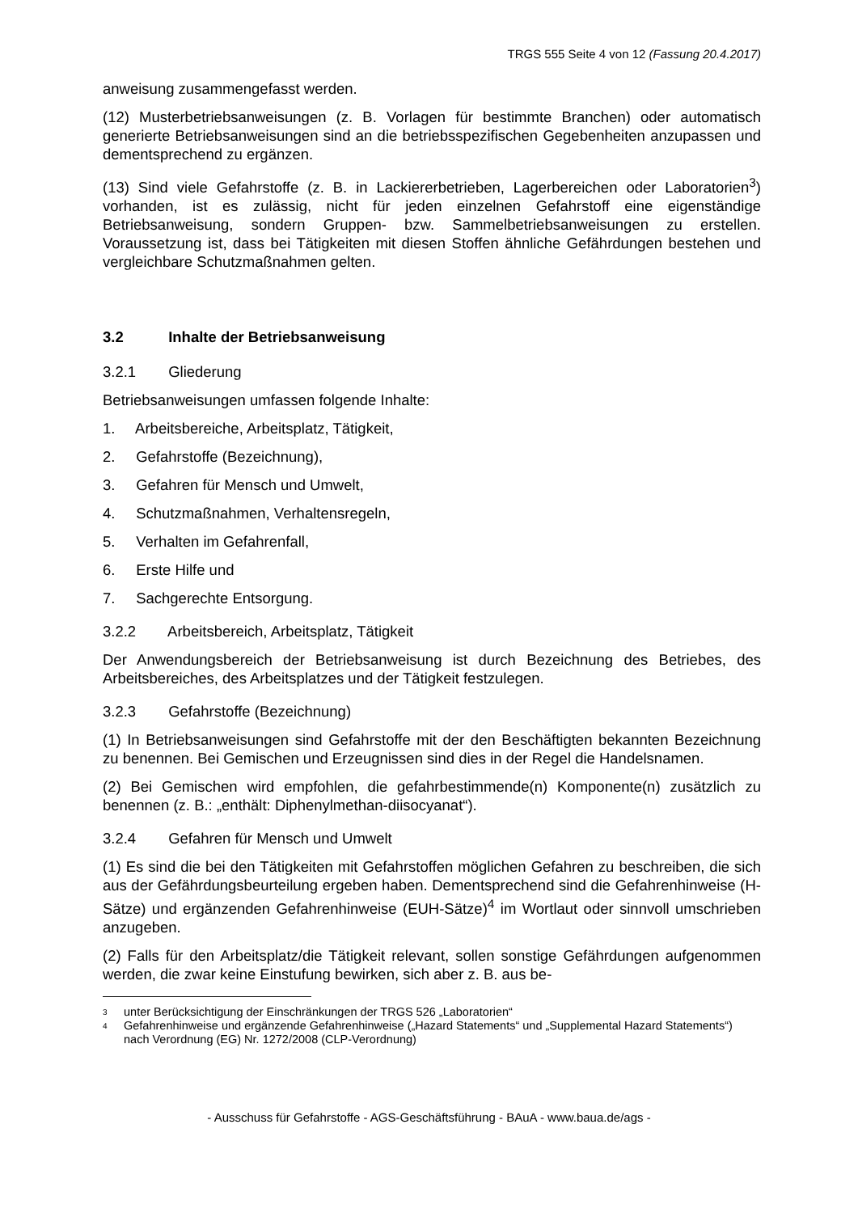TRGS 555 Seite 4 von 12 (Fassung 20.4.2017)
anweisung zusammengefasst werden.
(12) Musterbetriebsanweisungen (z. B. Vorlagen für bestimmte Branchen) oder automatisch generierte Betriebsanweisungen sind an die betriebsspezifischen Gegebenheiten anzupassen und dementsprechend zu ergänzen.
(13) Sind viele Gefahrstoffe (z. B. in Lackiererbetrieben, Lagerbereichen oder Laboratorien<sup>3</sup>) vorhanden, ist es zulässig, nicht für jeden einzelnen Gefahrstoff eine eigenständige Betriebsanweisung, sondern Gruppen- bzw. Sammelbetriebsanweisungen zu erstellen. Voraussetzung ist, dass bei Tätigkeiten mit diesen Stoffen ähnliche Gefährdungen bestehen und vergleichbare Schutzmaßnahmen gelten.
3.2 Inhalte der Betriebsanweisung
3.2.1 Gliederung
Betriebsanweisungen umfassen folgende Inhalte:
1. Arbeitsbereiche, Arbeitsplatz, Tätigkeit,
2. Gefahrstoffe (Bezeichnung),
3. Gefahren für Mensch und Umwelt,
4. Schutzmaßnahmen, Verhaltensregeln,
5. Verhalten im Gefahrenfall,
6. Erste Hilfe und
7. Sachgerechte Entsorgung.
3.2.2 Arbeitsbereich, Arbeitsplatz, Tätigkeit
Der Anwendungsbereich der Betriebsanweisung ist durch Bezeichnung des Betriebes, des Arbeitsbereiches, des Arbeitsplatzes und der Tätigkeit festzulegen.
3.2.3 Gefahrstoffe (Bezeichnung)
(1) In Betriebsanweisungen sind Gefahrstoffe mit der den Beschäftigten bekannten Bezeichnung zu benennen. Bei Gemischen und Erzeugnissen sind dies in der Regel die Handelsnamen.
(2) Bei Gemischen wird empfohlen, die gefahrbestimmende(n) Komponente(n) zusätzlich zu benennen (z. B.: „enthält: Diphenylmethan-diisocyanat“).
3.2.4 Gefahren für Mensch und Umwelt
(1) Es sind die bei den Tätigkeiten mit Gefahrstoffen möglichen Gefahren zu beschreiben, die sich aus der Gefährdungsbeurteilung ergeben haben. Dementsprechend sind die Gefahrenhinweise (H-Sätze) und ergänzenden Gefahrenhinweise (EUH-Sätze)<sup>4</sup> im Wortlaut oder sinnvoll umschrieben anzugeben.
(2) Falls für den Arbeitsplatz/die Tätigkeit relevant, sollen sonstige Gefährdungen aufgenommen werden, die zwar keine Einstufung bewirken, sich aber z. B. aus be-
3 unter Berücksichtigung der Einschränkungen der TRGS 526 „Laboratorien“
4 Gefahrenhinweise und ergänzende Gefahrenhinweise („Hazard Statements“ und „Supplemental Hazard Statements“) nach Verordnung (EG) Nr. 1272/2008 (CLP-Verordnung)
- Ausschuss für Gefahrstoffe - AGS-Geschäftsführung - BAuA - www.baua.de/ags -